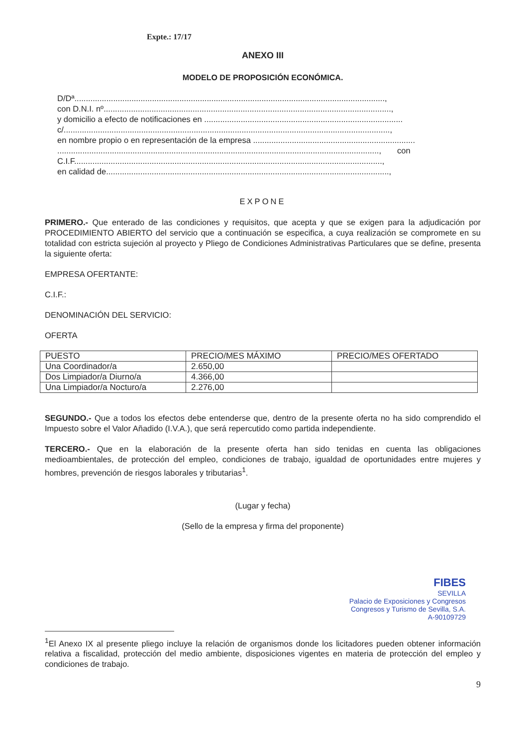Expte.: 17/17
ANEXO III
MODELO DE PROPOSICIÓN ECONÓMICA.
D/Dª........................................................................................................................................,
con D.N.I. nº..............................................................................................................................,
y domicilio a efecto de notificaciones en .......................................................................................
c/...............................................................................................................................................,
en nombre propio o en representación de la empresa .......................................................................
............................................................................................................................................., con
C.I.F.......................................................................................................................................,
en calidad de............................................................................................................................,
EXPONE
PRIMERO.- Que enterado de las condiciones y requisitos, que acepta y que se exigen para la adjudicación por PROCEDIMIENTO ABIERTO del servicio que a continuación se especifica, a cuya realización se compromete en su totalidad con estricta sujeción al proyecto y Pliego de Condiciones Administrativas Particulares que se define, presenta la siguiente oferta:
EMPRESA OFERTANTE:
C.I.F.:
DENOMINACIÓN DEL SERVICIO:
OFERTA
| PUESTO | PRECIO/MES MÁXIMO | PRECIO/MES OFERTADO |
| Una Coordinador/a | 2.650,00 | |
| Dos Limpiador/a Diurno/a | 4.366,00 | |
| Una Limpiador/a Nocturo/a | 2.276,00 | |
SEGUNDO.- Que a todos los efectos debe entenderse que, dentro de la presente oferta no ha sido comprendido el Impuesto sobre el Valor Añadido (I.V.A.), que será repercutido como partida independiente.
TERCERO.- Que en la elaboración de la presente oferta han sido tenidas en cuenta las obligaciones medioambientales, de protección del empleo, condiciones de trabajo, igualdad de oportunidades entre mujeres y hombres, prevención de riesgos laborales y tributarias<sup>1</sup>.
(Lugar y fecha)
(Sello de la empresa y firma del proponente)
FIBES
SEVILLA
Palacio de Exposiciones y Congresos
Congresos y Turismo de Sevilla, S.A.
A-90109729
<sup>1</sup> El Anexo IX al presente pliego incluye la relación de organismos donde los licitadores pueden obtener información relativa a fiscalidad, protección del medio ambiente, disposiciones vigentes en materia de protección del empleo y condiciones de trabajo.
9